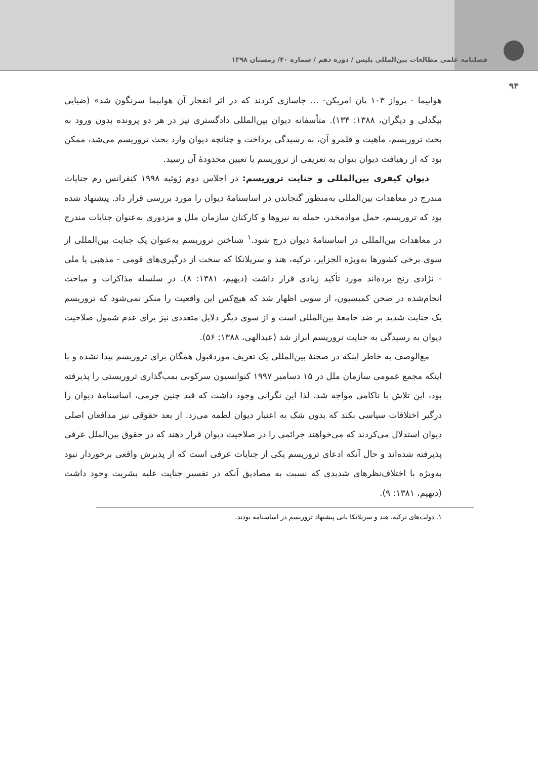فصلنامه علمی مطالعات بین‌المللی پلیس / دوره دهم / شماره ۴۰/ زمستان ۱۳۹۸
۹۴
هواپیما - پرواز ۱۰۳ پان امریکن- ... جاسازی کردند که در اثر انفجار آن هواپیما سرنگون شد» (ضیایی بیگدلی و دیگران، ۱۳۸۸: ۱۳۴). متأسفانه دیوان بین‌المللی دادگستری نیز در هر دو پرونده بدون ورود به بحث تروریسم، ماهیت و قلمرو آن، به رسیدگی پرداخت و چنانچه دیوان وارد بحث تروریسم می‌شد، ممکن بود که از رهیافت دیوان بتوان به تعریفی از تروریسم یا تعیین محدودۀ آن رسید.
دیوان کیفری بین‌المللی و جنایت تروریسم: در اجلاس دوم ژوئیه ۱۹۹۸ کنفرانس رم جنایات مندرج در معاهدات بین‌المللی به‌منظور گنجاندن در اساسنامۀ دیوان را مورد بررسی قرار داد. پیشنهاد شده بود که تروریسم، حمل موادمخدر، حمله به نیروها و کارکنان سازمان ملل و مزدوری به‌عنوان جنایات مندرج در معاهدات بین‌المللی در اساسنامۀ دیوان درج شود.<sup>۱</sup> شناختن تروریسم به‌عنوان یک جنایت بین‌المللی از سوی برخی کشورها به‌ویژه الجزایر، ترکیه، هند و سریلانکا که سخت از درگیری‌های قومی - مذهبی یا ملی - نژادی رنج برده‌اند مورد تأکید زیادی قرار داشت (دیهیم، ۱۳۸۱: ۸). در سلسله مذاکرات و مباحث انجام‌شده در صحن کمیسیون، از سویی اظهار شد که هیچ‌کس این واقعیت را منکر نمی‌شود که تروریسم یک جنایت شدید بر ضد جامعۀ بین‌المللی است و از سوی دیگر دلایل متعددی نیز برای عدم شمول صلاحیت دیوان به رسیدگی به جنایت تروریسم ابراز شد (عبدالهی، ۱۳۸۸: ۵۶).
مع‌الوصف به خاطر اینکه در صحنۀ بین‌المللی یک تعریف موردقبول همگان برای تروریسم پیدا نشده و با اینکه مجمع عمومی سازمان ملل در ۱۵ دسامبر ۱۹۹۷ کنوانسیون سرکوبی بمب‌گذاری تروریستی را پذیرفته بود، این تلاش با ناکامی مواجه شد. لذا این نگرانی وجود داشت که قید چنین جرمی، اساسنامۀ دیوان را درگیر اختلافات سیاسی بکند که بدون شک به اعتبار دیوان لطمه می‌زد. از بعد حقوقی نیز مدافعان اصلی دیوان استدلال می‌کردند که می‌خواهند جرائمی را در صلاحیت دیوان قرار دهند که در حقوق بین‌الملل عرفی پذیرفته شده‌اند و حال آنکه ادعای تروریسم یکی از جنایات عرفی است که از پذیرش واقعی برخوردار نبود به‌ویژه با اختلاف‌نظرهای شدیدی که نسبت به مصادیق آنکه در تفسیر جنایت علیه بشریت وجود داشت (دیهیم، ۱۳۸۱: ۹).
۱. دولت‌های ترکیه، هند و سریلانکا بانی پیشنهاد تروریسم در اساسنامه بودند.